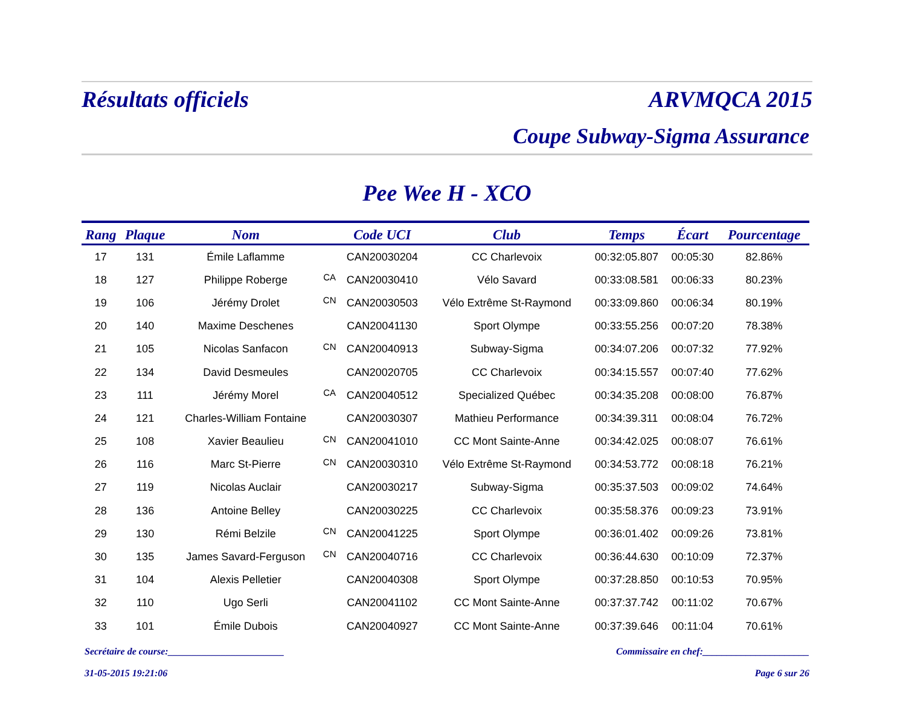Résultats officiels ARVMQCA 2015
Coupe Subway-Sigma Assurance
Pee Wee H - XCO
| Rang | Plaque | Nom | | Code UCI | Club | Temps | Écart | Pourcentage |
| --- | --- | --- | --- | --- | --- | --- | --- | --- |
| 17 | 131 | Émile Laflamme | | CAN20030204 | CC Charlevoix | 00:32:05.807 | 00:05:30 | 82.86% |
| 18 | 127 | Philippe Roberge | CA | CAN20030410 | Vélo Savard | 00:33:08.581 | 00:06:33 | 80.23% |
| 19 | 106 | Jérémy Drolet | CN | CAN20030503 | Vélo Extrême St-Raymond | 00:33:09.860 | 00:06:34 | 80.19% |
| 20 | 140 | Maxime Deschenes | | CAN20041130 | Sport Olympe | 00:33:55.256 | 00:07:20 | 78.38% |
| 21 | 105 | Nicolas Sanfacon | CN | CAN20040913 | Subway-Sigma | 00:34:07.206 | 00:07:32 | 77.92% |
| 22 | 134 | David Desmeules | | CAN20020705 | CC Charlevoix | 00:34:15.557 | 00:07:40 | 77.62% |
| 23 | 111 | Jérémy Morel | CA | CAN20040512 | Specialized Québec | 00:34:35.208 | 00:08:00 | 76.87% |
| 24 | 121 | Charles-William Fontaine | | CAN20030307 | Mathieu Performance | 00:34:39.311 | 00:08:04 | 76.72% |
| 25 | 108 | Xavier Beaulieu | CN | CAN20041010 | CC Mont Sainte-Anne | 00:34:42.025 | 00:08:07 | 76.61% |
| 26 | 116 | Marc St-Pierre | CN | CAN20030310 | Vélo Extrême St-Raymond | 00:34:53.772 | 00:08:18 | 76.21% |
| 27 | 119 | Nicolas Auclair | | CAN20030217 | Subway-Sigma | 00:35:37.503 | 00:09:02 | 74.64% |
| 28 | 136 | Antoine Belley | | CAN20030225 | CC Charlevoix | 00:35:58.376 | 00:09:23 | 73.91% |
| 29 | 130 | Rémi Belzile | CN | CAN20041225 | Sport Olympe | 00:36:01.402 | 00:09:26 | 73.81% |
| 30 | 135 | James Savard-Ferguson | CN | CAN20040716 | CC Charlevoix | 00:36:44.630 | 00:10:09 | 72.37% |
| 31 | 104 | Alexis Pelletier | | CAN20040308 | Sport Olympe | 00:37:28.850 | 00:10:53 | 70.95% |
| 32 | 110 | Ugo Serli | | CAN20041102 | CC Mont Sainte-Anne | 00:37:37.742 | 00:11:02 | 70.67% |
| 33 | 101 | Émile Dubois | | CAN20040927 | CC Mont Sainte-Anne | 00:37:39.646 | 00:11:04 | 70.61% |
Secrétaire de course:________________________ Commissaire en chef:______________________
31-05-2015 19:21:06 Page 6 sur 26